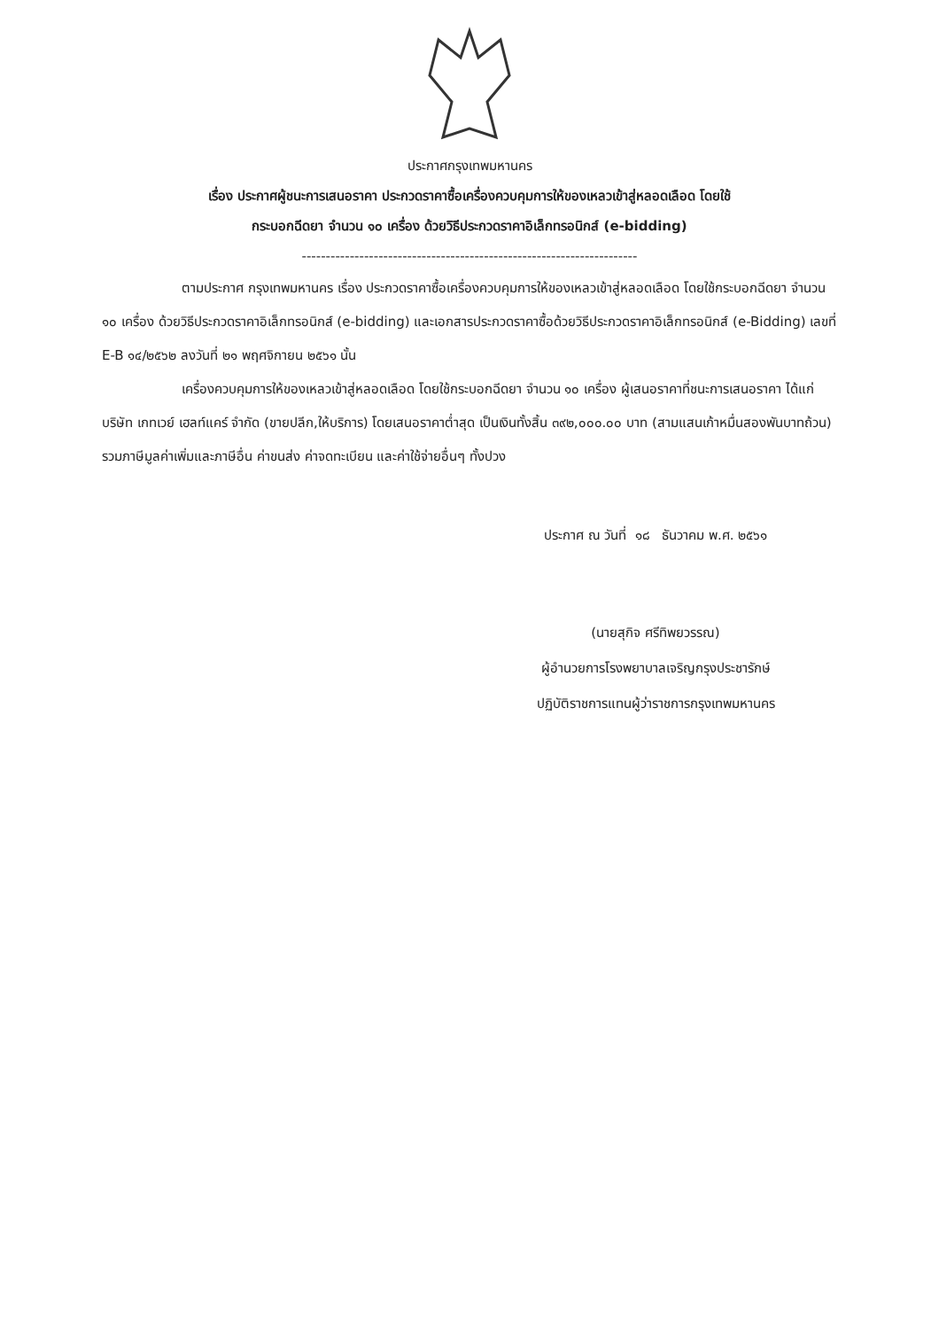ประกาศกรุงเทพมหานคร
เรื่อง ประกาศผู้ชนะการเสนอราคา ประกวดราคาซื้อเครื่องควบคุมการให้ของเหลวเข้าสู่หลอดเลือด โดยใช้
กระบอกฉีดยา จำนวน ๑๐ เครื่อง ด้วยวิธีประกวดราคาอิเล็กทรอนิกส์ (e-bidding)
----------------------------------------------------------------------
ตามประกาศ กรุงเทพมหานคร เรื่อง ประกวดราคาซื้อเครื่องควบคุมการให้ของเหลวเข้าสู่หลอดเลือด โดยใช้กระบอกฉีดยา จำนวน ๑๐ เครื่อง ด้วยวิธีประกวดราคาอิเล็กทรอนิกส์ (e-bidding) และเอกสารประกวดราคาซื้อด้วยวิธีประกวดราคาอิเล็กทรอนิกส์ (e-Bidding) เลขที่ E-B ๑๔/๒๕๖๒ ลงวันที่ ๒๑ พฤศจิกายน ๒๕๖๑ นั้น
เครื่องควบคุมการให้ของเหลวเข้าสู่หลอดเลือด โดยใช้กระบอกฉีดยา จำนวน ๑๐ เครื่อง ผู้เสนอราคาที่ชนะการเสนอราคา ได้แก่ บริษัท เกทเวย์ เฮลท์แคร์ จำกัด (ขายปลีก,ให้บริการ) โดยเสนอราคาต่ำสุด เป็นเงินทั้งสิ้น ๓๙๒,๐๐๐.๐๐ บาท (สามแสนเก้าหมื่นสองพันบาทถ้วน) รวมภาษีมูลค่าเพิ่มและภาษีอื่น ค่าขนส่ง ค่าจดทะเบียน และค่าใช้จ่ายอื่นๆ ทั้งปวง
ประกาศ ณ วันที่ ๑๘ ธันวาคม พ.ศ. ๒๕๖๑
(นายสุกิจ ศรีทิพยวรรณ)
ผู้อำนวยการโรงพยาบาลเจริญกรุงประชารักษ์
ปฏิบัติราชการแทนผู้ว่าราชการกรุงเทพมหานคร